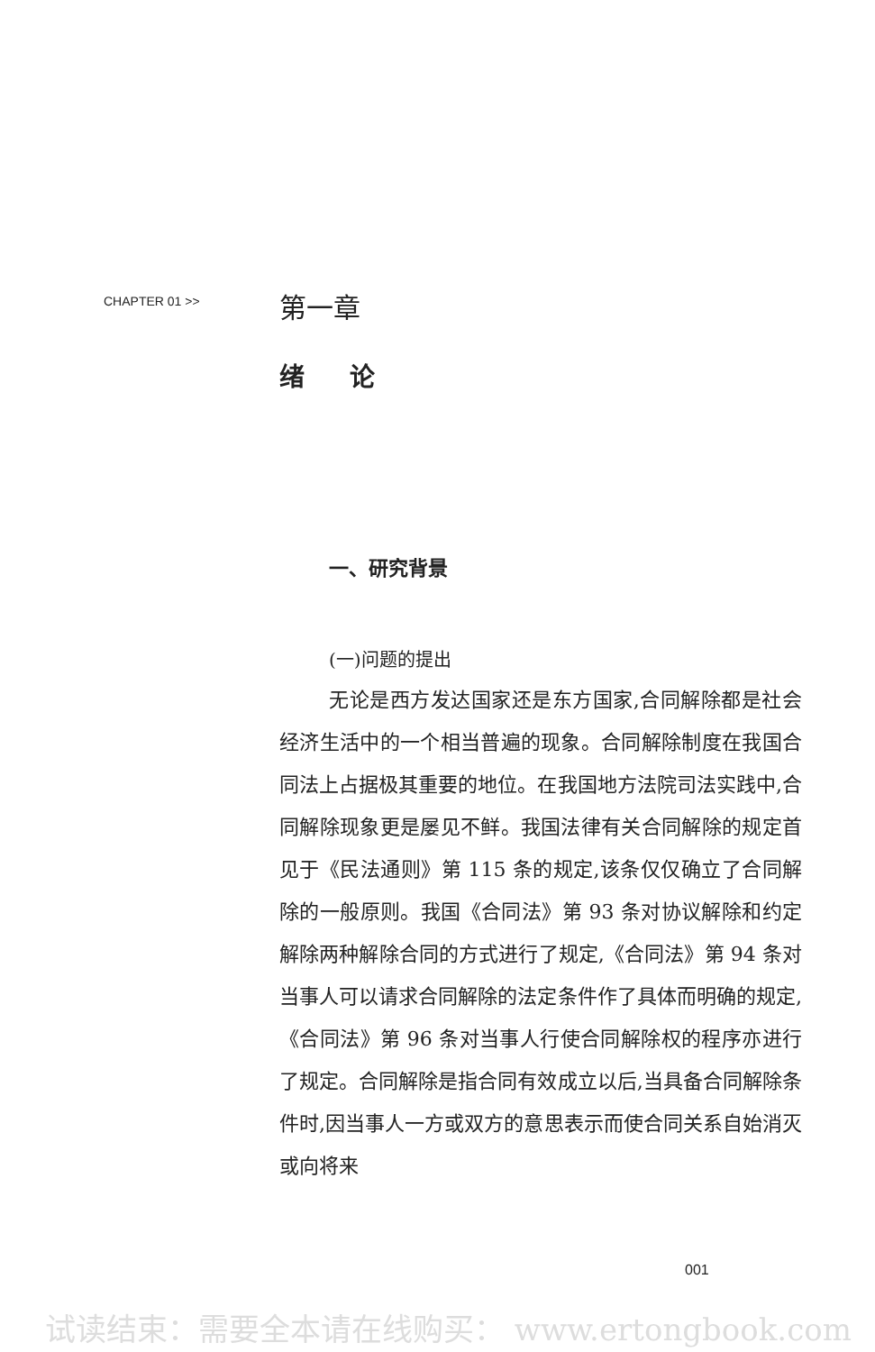CHAPTER 01 >>
第一章
绪 论
一、研究背景
(一)问题的提出
无论是西方发达国家还是东方国家,合同解除都是社会经济生活中的一个相当普遍的现象。合同解除制度在我国合同法上占据极其重要的地位。在我国地方法院司法实践中,合同解除现象更是屡见不鲜。我国法律有关合同解除的规定首见于《民法通则》第 115 条的规定,该条仅仅确立了合同解除的一般原则。我国《合同法》第 93 条对协议解除和约定解除两种解除合同的方式进行了规定,《合同法》第 94 条对当事人可以请求合同解除的法定条件作了具体而明确的规定,《合同法》第 96 条对当事人行使合同解除权的程序亦进行了规定。合同解除是指合同有效成立以后,当具备合同解除条件时,因当事人一方或双方的意思表示而使合同关系自始消灭或向将来
001
试读结束：需要全本请在线购买： www.ertongbook.com